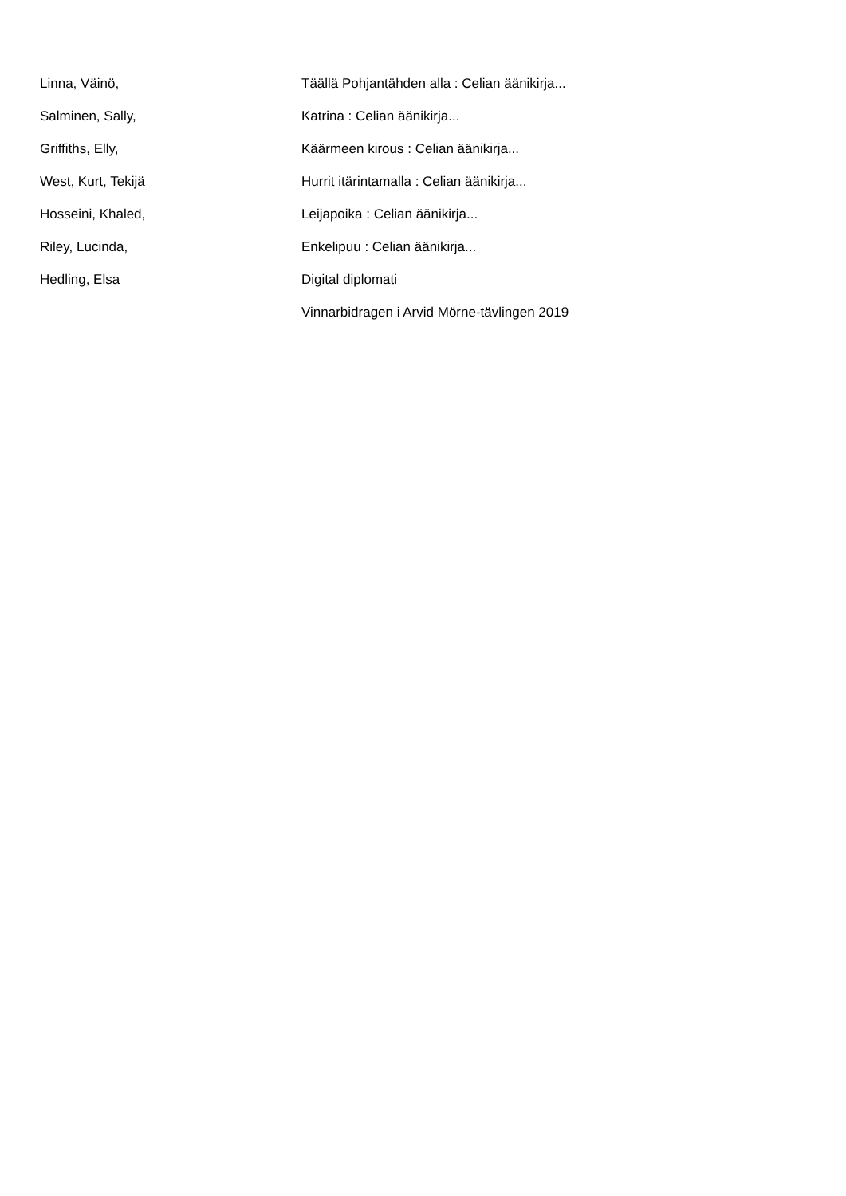| Linna, Väinö, | Täällä Pohjantähden alla : Celian äänikirja... |
| Salminen, Sally, | Katrina : Celian äänikirja... |
| Griffiths, Elly, | Käärmeen kirous : Celian äänikirja... |
| West, Kurt, Tekijä | Hurrit itärintamalla : Celian äänikirja... |
| Hosseini, Khaled, | Leijapoika : Celian äänikirja... |
| Riley, Lucinda, | Enkelipuu : Celian äänikirja... |
| Hedling, Elsa | Digital diplomati |
| | Vinnarbidragen i Arvid Mörne-tävlingen 2019 |